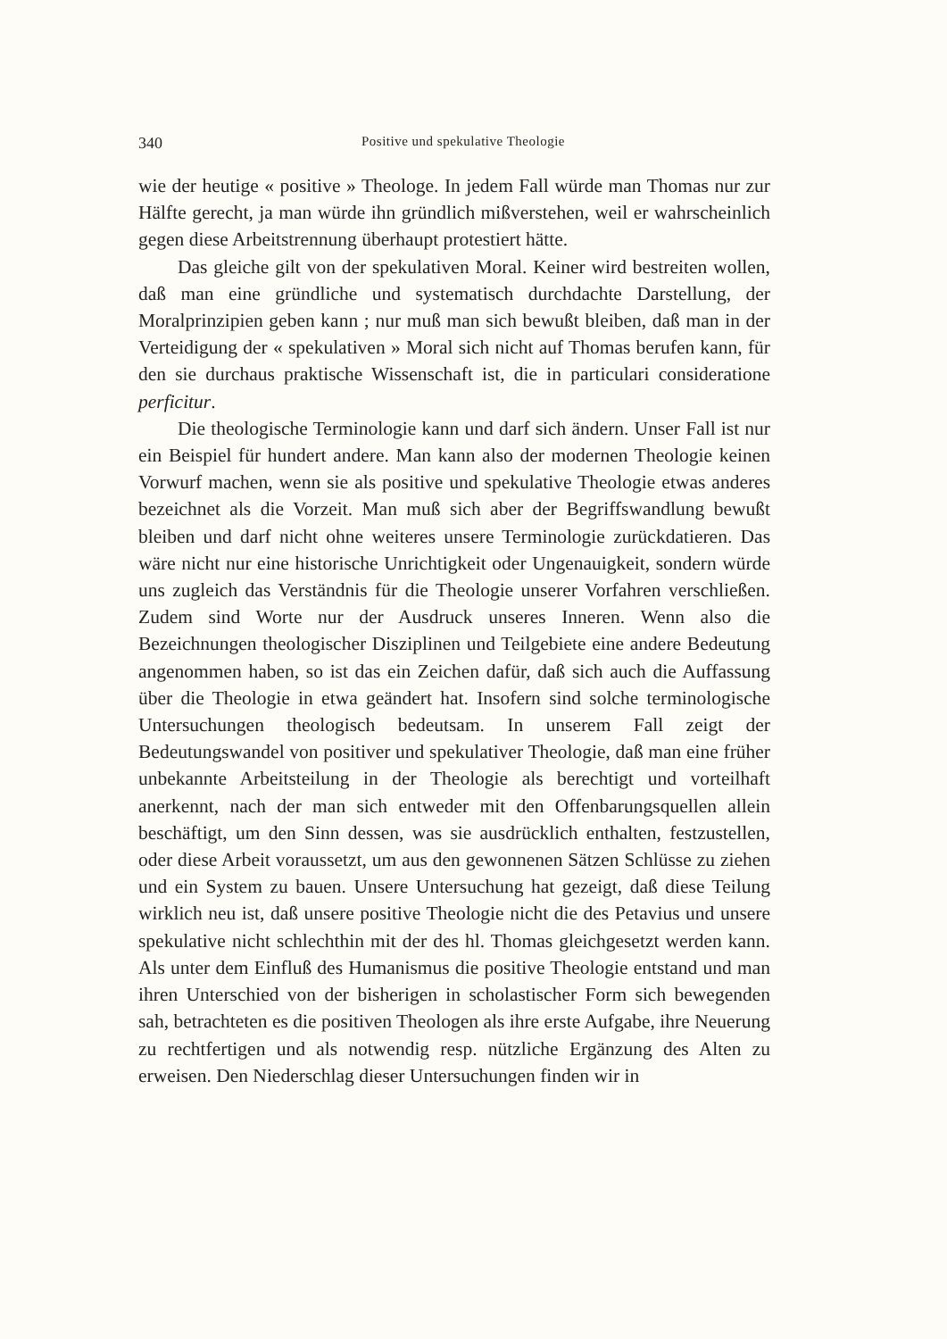340 Positive und spekulative Theologie
wie der heutige « positive » Theologe. In jedem Fall würde man Thomas nur zur Hälfte gerecht, ja man würde ihn gründlich mißverstehen, weil er wahrscheinlich gegen diese Arbeitstrennung überhaupt protestiert hätte.
Das gleiche gilt von der spekulativen Moral. Keiner wird bestreiten wollen, daß man eine gründliche und systematisch durchdachte Darstellung, der Moralprinzipien geben kann ; nur muß man sich bewußt bleiben, daß man in der Verteidigung der « spekulativen » Moral sich nicht auf Thomas berufen kann, für den sie durchaus praktische Wissenschaft ist, die in particulari consideratione perficitur.
Die theologische Terminologie kann und darf sich ändern. Unser Fall ist nur ein Beispiel für hundert andere. Man kann also der modernen Theologie keinen Vorwurf machen, wenn sie als positive und spekulative Theologie etwas anderes bezeichnet als die Vorzeit. Man muß sich aber der Begriffswandlung bewußt bleiben und darf nicht ohne weiteres unsere Terminologie zurückdatieren. Das wäre nicht nur eine historische Unrichtigkeit oder Ungenauigkeit, sondern würde uns zugleich das Verständnis für die Theologie unserer Vorfahren verschließen. Zudem sind Worte nur der Ausdruck unseres Inneren. Wenn also die Bezeichnungen theologischer Disziplinen und Teilgebiete eine andere Bedeutung angenommen haben, so ist das ein Zeichen dafür, daß sich auch die Auffassung über die Theologie in etwa geändert hat. Insofern sind solche terminologische Untersuchungen theologisch bedeutsam. In unserem Fall zeigt der Bedeutungswandel von positiver und spekulativer Theologie, daß man eine früher unbekannte Arbeitsteilung in der Theologie als berechtigt und vorteilhaft anerkennt, nach der man sich entweder mit den Offenbarungsquellen allein beschäftigt, um den Sinn dessen, was sie ausdrücklich enthalten, festzustellen, oder diese Arbeit voraussetzt, um aus den gewonnenen Sätzen Schlüsse zu ziehen und ein System zu bauen. Unsere Untersuchung hat gezeigt, daß diese Teilung wirklich neu ist, daß unsere positive Theologie nicht die des Petavius und unsere spekulative nicht schlechthin mit der des hl. Thomas gleichgesetzt werden kann. Als unter dem Einfluß des Humanismus die positive Theologie entstand und man ihren Unterschied von der bisherigen in scholastischer Form sich bewegenden sah, betrachteten es die positiven Theologen als ihre erste Aufgabe, ihre Neuerung zu rechtfertigen und als notwendig resp. nützliche Ergänzung des Alten zu erweisen. Den Niederschlag dieser Untersuchungen finden wir in